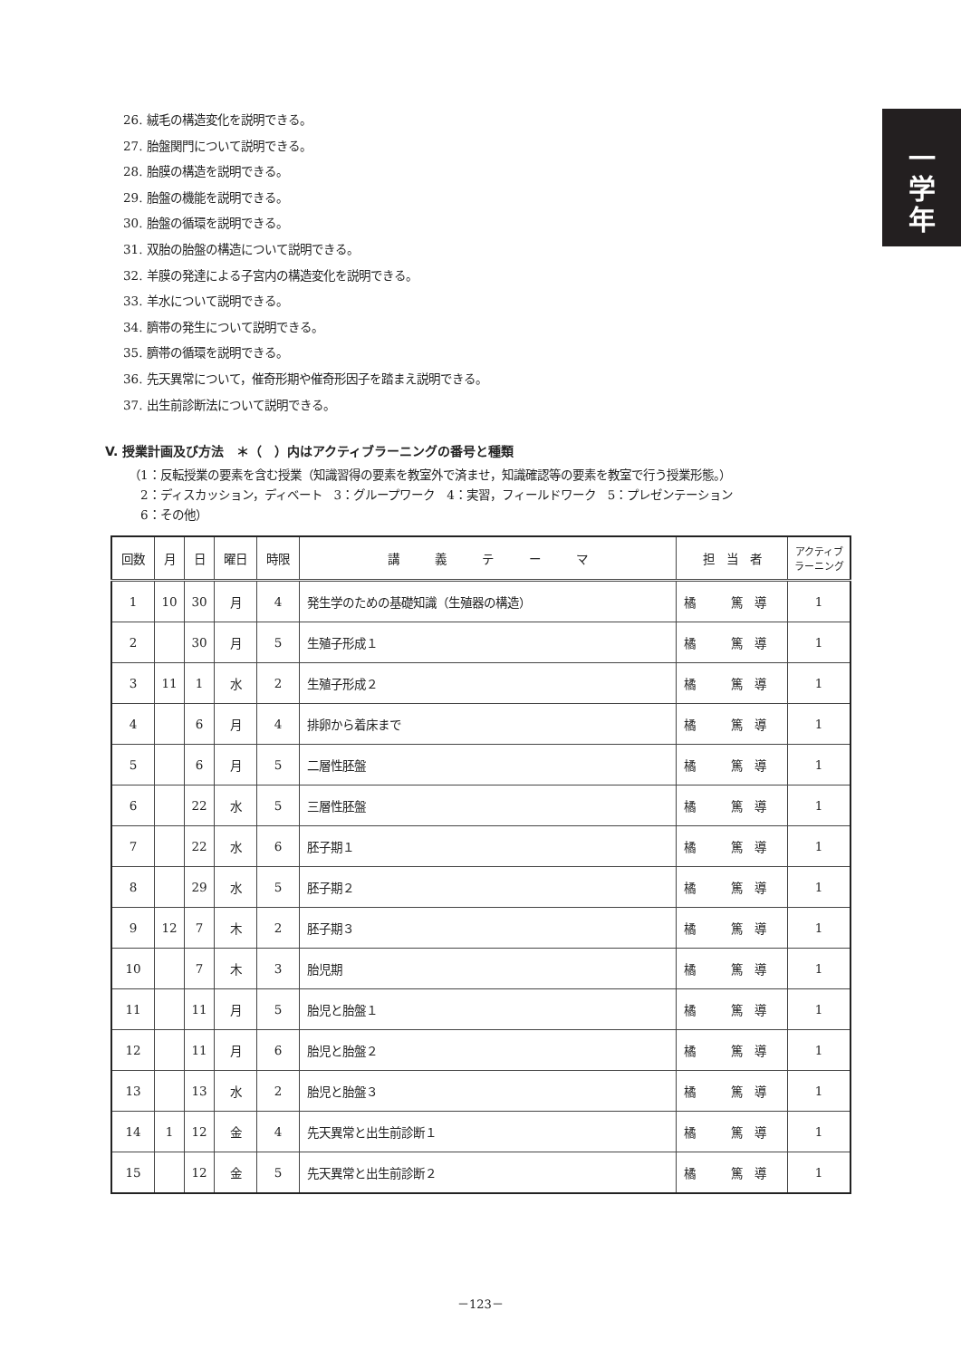一
学
年
26. 絨毛の構造変化を説明できる。
27. 胎盤関門について説明できる。
28. 胎膜の構造を説明できる。
29. 胎盤の機能を説明できる。
30. 胎盤の循環を説明できる。
31. 双胎の胎盤の構造について説明できる。
32. 羊膜の発達による子宮内の構造変化を説明できる。
33. 羊水について説明できる。
34. 臍帯の発生について説明できる。
35. 臍帯の循環を説明できる。
36. 先天異常について，催奇形期や催奇形因子を踏まえ説明できる。
37. 出生前診断法について説明できる。
V. 授業計画及び方法　＊（　）内はアクティブラーニングの番号と種類
（1：反転授業の要素を含む授業（知識習得の要素を教室外で済ませ，知識確認等の要素を教室で行う授業形態。）
　2：ディスカッション，ディベート　3：グループワーク　4：実習，フィールドワーク　5：プレゼンテーション
　6：その他）
| 回数 | 月 | 日 | 曜日 | 時限 | 講 義 テ ー マ | 担 当 者 | アクティブ ラーニング |
| --- | --- | --- | --- | --- | --- | --- | --- |
| 1 | 10 | 30 | 月 | 4 | 発生学のための基礎知識（生殖器の構造） | 橘 篤 導 | 1 |
| 2 | | 30 | 月 | 5 | 生殖子形成１ | 橘 篤 導 | 1 |
| 3 | 11 | 1 | 水 | 2 | 生殖子形成２ | 橘 篤 導 | 1 |
| 4 | | 6 | 月 | 4 | 排卵から着床まで | 橘 篤 導 | 1 |
| 5 | | 6 | 月 | 5 | 二層性胚盤 | 橘 篤 導 | 1 |
| 6 | | 22 | 水 | 5 | 三層性胚盤 | 橘 篤 導 | 1 |
| 7 | | 22 | 水 | 6 | 胚子期１ | 橘 篤 導 | 1 |
| 8 | | 29 | 水 | 5 | 胚子期２ | 橘 篤 導 | 1 |
| 9 | 12 | 7 | 木 | 2 | 胚子期３ | 橘 篤 導 | 1 |
| 10 | | 7 | 木 | 3 | 胎児期 | 橘 篤 導 | 1 |
| 11 | | 11 | 月 | 5 | 胎児と胎盤１ | 橘 篤 導 | 1 |
| 12 | | 11 | 月 | 6 | 胎児と胎盤２ | 橘 篤 導 | 1 |
| 13 | | 13 | 水 | 2 | 胎児と胎盤３ | 橘 篤 導 | 1 |
| 14 | 1 | 12 | 金 | 4 | 先天異常と出生前診断１ | 橘 篤 導 | 1 |
| 15 | | 12 | 金 | 5 | 先天異常と出生前診断２ | 橘 篤 導 | 1 |
－123－